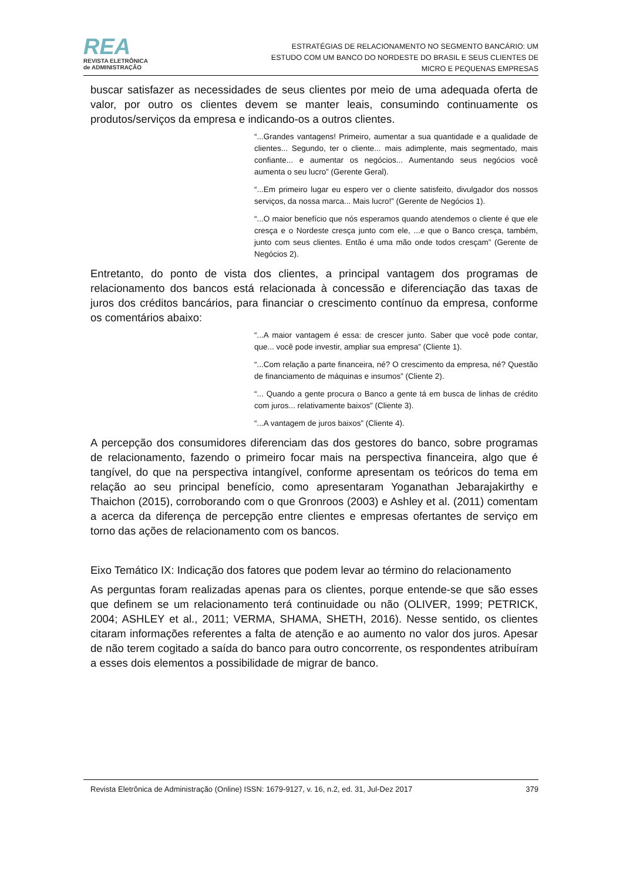REA
REVISTA ELETRÔNICA
de ADMINISTRAÇÃO
ESTRATÉGIAS DE RELACIONAMENTO NO SEGMENTO BANCÁRIO: UM ESTUDO COM UM BANCO DO NORDESTE DO BRASIL E SEUS CLIENTES DE MICRO E PEQUENAS EMPRESAS
buscar satisfazer as necessidades de seus clientes por meio de uma adequada oferta de valor, por outro os clientes devem se manter leais, consumindo continuamente os produtos/serviços da empresa e indicando-os a outros clientes.
“...Grandes vantagens! Primeiro, aumentar a sua quantidade e a qualidade de clientes... Segundo, ter o cliente... mais adimplente, mais segmentado, mais confiante... e aumentar os negócios... Aumentando seus negócios você aumenta o seu lucro” (Gerente Geral).
“...Em primeiro lugar eu espero ver o cliente satisfeito, divulgador dos nossos serviços, da nossa marca... Mais lucro!” (Gerente de Negócios 1).
“...O maior benefício que nós esperamos quando atendemos o cliente é que ele cresça e o Nordeste cresça junto com ele, ...e que o Banco cresça, também, junto com seus clientes. Então é uma mão onde todos cresçam” (Gerente de Negócios 2).
Entretanto, do ponto de vista dos clientes, a principal vantagem dos programas de relacionamento dos bancos está relacionada à concessão e diferenciação das taxas de juros dos créditos bancários, para financiar o crescimento contínuo da empresa, conforme os comentários abaixo:
“...A maior vantagem é essa: de crescer junto. Saber que você pode contar, que... você pode investir, ampliar sua empresa” (Cliente 1).
“...Com relação a parte financeira, né? O crescimento da empresa, né? Questão de financiamento de máquinas e insumos” (Cliente 2).
“... Quando a gente procura o Banco a gente tá em busca de linhas de crédito com juros... relativamente baixos” (Cliente 3).
“...A vantagem de juros baixos” (Cliente 4).
A percepção dos consumidores diferenciam das dos gestores do banco, sobre programas de relacionamento, fazendo o primeiro focar mais na perspectiva financeira, algo que é tangível, do que na perspectiva intangível, conforme apresentam os teóricos do tema em relação ao seu principal benefício, como apresentaram Yoganathan Jebarajakirthy e Thaichon (2015), corroborando com o que Gronroos (2003) e Ashley et al. (2011) comentam a acerca da diferença de percepção entre clientes e empresas ofertantes de serviço em torno das ações de relacionamento com os bancos.
Eixo Temático IX: Indicação dos fatores que podem levar ao término do relacionamento
As perguntas foram realizadas apenas para os clientes, porque entende-se que são esses que definem se um relacionamento terá continuidade ou não (OLIVER, 1999; PETRICK, 2004; ASHLEY et al., 2011; VERMA, SHAMA, SHETH, 2016). Nesse sentido, os clientes citaram informações referentes a falta de atenção e ao aumento no valor dos juros. Apesar de não terem cogitado a saída do banco para outro concorrente, os respondentes atribuíram a esses dois elementos a possibilidade de migrar de banco.
Revista Eletrônica de Administração (Online) ISSN: 1679-9127, v. 16, n.2, ed. 31, Jul-Dez 2017 379